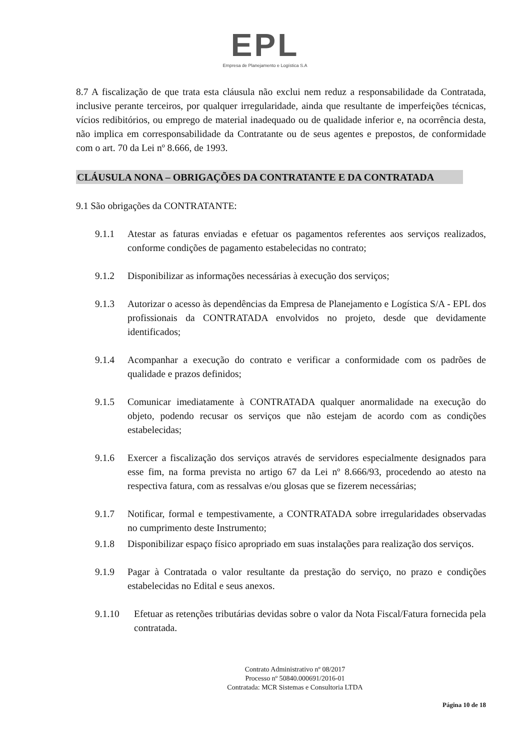EPL
Empresa de Planejamento e Logística S.A
8.7 A fiscalização de que trata esta cláusula não exclui nem reduz a responsabilidade da Contratada, inclusive perante terceiros, por qualquer irregularidade, ainda que resultante de imperfeições técnicas, vícios redibitórios, ou emprego de material inadequado ou de qualidade inferior e, na ocorrência desta, não implica em corresponsabilidade da Contratante ou de seus agentes e prepostos, de conformidade com o art. 70 da Lei nº 8.666, de 1993.
CLÁUSULA NONA – OBRIGAÇÕES DA CONTRATANTE E DA CONTRATADA
9.1 São obrigações da CONTRATANTE:
9.1.1 Atestar as faturas enviadas e efetuar os pagamentos referentes aos serviços realizados, conforme condições de pagamento estabelecidas no contrato;
9.1.2 Disponibilizar as informações necessárias à execução dos serviços;
9.1.3 Autorizar o acesso às dependências da Empresa de Planejamento e Logística S/A - EPL dos profissionais da CONTRATADA envolvidos no projeto, desde que devidamente identificados;
9.1.4 Acompanhar a execução do contrato e verificar a conformidade com os padrões de qualidade e prazos definidos;
9.1.5 Comunicar imediatamente à CONTRATADA qualquer anormalidade na execução do objeto, podendo recusar os serviços que não estejam de acordo com as condições estabelecidas;
9.1.6 Exercer a fiscalização dos serviços através de servidores especialmente designados para esse fim, na forma prevista no artigo 67 da Lei nº 8.666/93, procedendo ao atesto na respectiva fatura, com as ressalvas e/ou glosas que se fizerem necessárias;
9.1.7 Notificar, formal e tempestivamente, a CONTRATADA sobre irregularidades observadas no cumprimento deste Instrumento;
9.1.8 Disponibilizar espaço físico apropriado em suas instalações para realização dos serviços.
9.1.9 Pagar à Contratada o valor resultante da prestação do serviço, no prazo e condições estabelecidas no Edital e seus anexos.
9.1.10 Efetuar as retenções tributárias devidas sobre o valor da Nota Fiscal/Fatura fornecida pela contratada.
Contrato Administrativo nº 08/2017
Processo nº 50840.000691/2016-01
Contratada: MCR Sistemas e Consultoria LTDA
Página 10 de 18